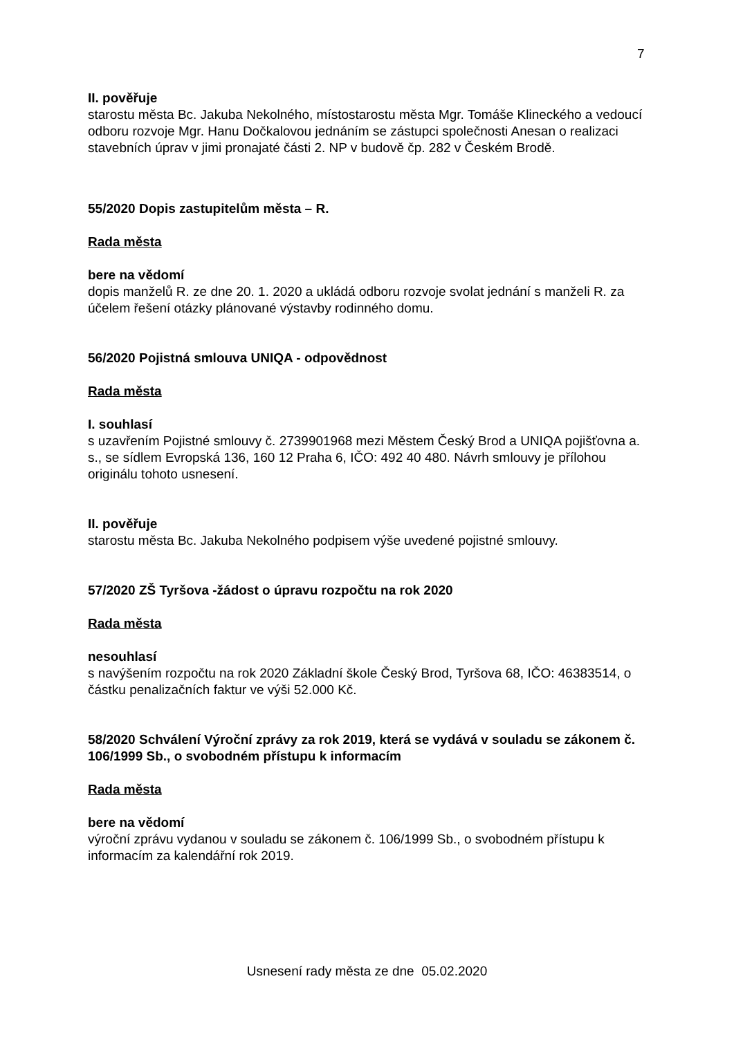7
II. pověřuje
starostu města Bc. Jakuba Nekolného, místostarostu města Mgr. Tomáše Klineckého a vedoucí odboru rozvoje Mgr. Hanu Dočkalovou jednáním se zástupci společnosti Anesan o realizaci stavebních úprav v jimi pronajaté části 2. NP v budově čp. 282 v Českém Brodě.
55/2020 Dopis zastupitelům města – R.
Rada města
bere na vědomí
dopis manželů R. ze dne 20. 1. 2020 a ukládá odboru rozvoje svolat jednání s manželi R. za účelem řešení otázky plánované výstavby rodinného domu.
56/2020 Pojistná smlouva UNIQA - odpovědnost
Rada města
I. souhlasí
s uzavřením Pojistné smlouvy č. 2739901968 mezi Městem Český Brod a UNIQA pojišťovna a. s., se sídlem Evropská 136, 160 12 Praha 6, IČO: 492 40 480. Návrh smlouvy je přílohou originálu tohoto usnesení.
II. pověřuje
starostu města Bc. Jakuba Nekolného podpisem výše uvedené pojistné smlouvy.
57/2020 ZŠ Tyršova -žádost o úpravu rozpočtu na rok 2020
Rada města
nesouhlasí
s navýšením rozpočtu na rok 2020 Základní škole Český Brod, Tyršova 68, IČO: 46383514, o částku penalizačních faktur ve výši 52.000 Kč.
58/2020 Schválení Výroční zprávy za rok 2019, která se vydává v souladu se zákonem č. 106/1999 Sb., o svobodném přístupu k informacím
Rada města
bere na vědomí
výroční zprávu vydanou v souladu se zákonem č. 106/1999 Sb., o svobodném přístupu k informacím za kalendářní rok 2019.
Usnesení rady města ze dne 05.02.2020